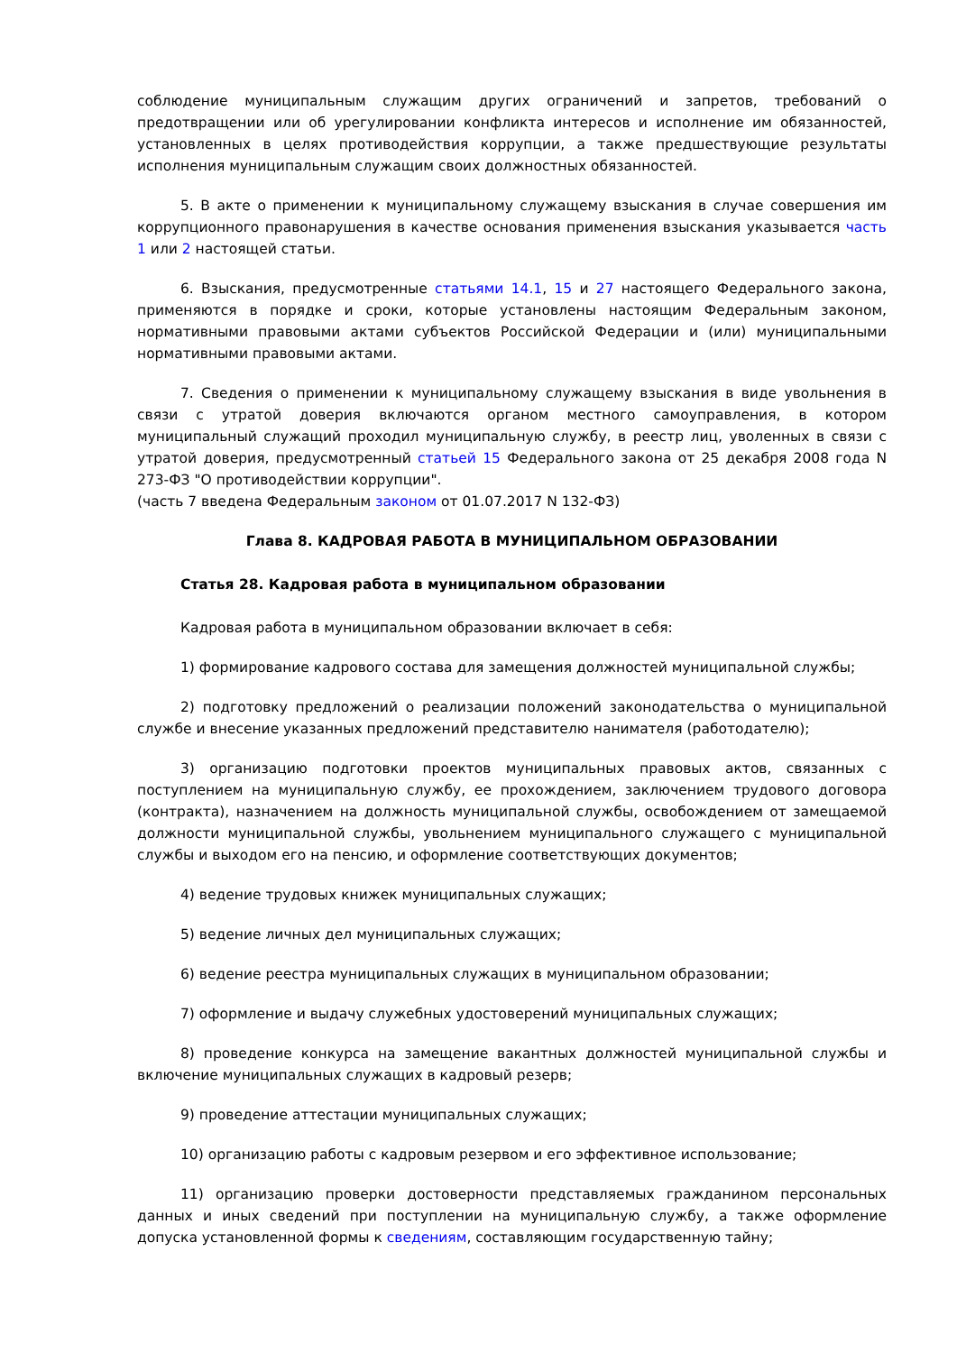соблюдение муниципальным служащим других ограничений и запретов, требований о предотвращении или об урегулировании конфликта интересов и исполнение им обязанностей, установленных в целях противодействия коррупции, а также предшествующие результаты исполнения муниципальным служащим своих должностных обязанностей.
5. В акте о применении к муниципальному служащему взыскания в случае совершения им коррупционного правонарушения в качестве основания применения взыскания указывается часть 1 или 2 настоящей статьи.
6. Взыскания, предусмотренные статьями 14.1, 15 и 27 настоящего Федерального закона, применяются в порядке и сроки, которые установлены настоящим Федеральным законом, нормативными правовыми актами субъектов Российской Федерации и (или) муниципальными нормативными правовыми актами.
7. Сведения о применении к муниципальному служащему взыскания в виде увольнения в связи с утратой доверия включаются органом местного самоуправления, в котором муниципальный служащий проходил муниципальную службу, в реестр лиц, уволенных в связи с утратой доверия, предусмотренный статьей 15 Федерального закона от 25 декабря 2008 года N 273-ФЗ "О противодействии коррупции".
(часть 7 введена Федеральным законом от 01.07.2017 N 132-ФЗ)
Глава 8. КАДРОВАЯ РАБОТА В МУНИЦИПАЛЬНОМ ОБРАЗОВАНИИ
Статья 28. Кадровая работа в муниципальном образовании
Кадровая работа в муниципальном образовании включает в себя:
1) формирование кадрового состава для замещения должностей муниципальной службы;
2) подготовку предложений о реализации положений законодательства о муниципальной службе и внесение указанных предложений представителю нанимателя (работодателю);
3) организацию подготовки проектов муниципальных правовых актов, связанных с поступлением на муниципальную службу, ее прохождением, заключением трудового договора (контракта), назначением на должность муниципальной службы, освобождением от замещаемой должности муниципальной службы, увольнением муниципального служащего с муниципальной службы и выходом его на пенсию, и оформление соответствующих документов;
4) ведение трудовых книжек муниципальных служащих;
5) ведение личных дел муниципальных служащих;
6) ведение реестра муниципальных служащих в муниципальном образовании;
7) оформление и выдачу служебных удостоверений муниципальных служащих;
8) проведение конкурса на замещение вакантных должностей муниципальной службы и включение муниципальных служащих в кадровый резерв;
9) проведение аттестации муниципальных служащих;
10) организацию работы с кадровым резервом и его эффективное использование;
11) организацию проверки достоверности представляемых гражданином персональных данных и иных сведений при поступлении на муниципальную службу, а также оформление допуска установленной формы к сведениям, составляющим государственную тайну;